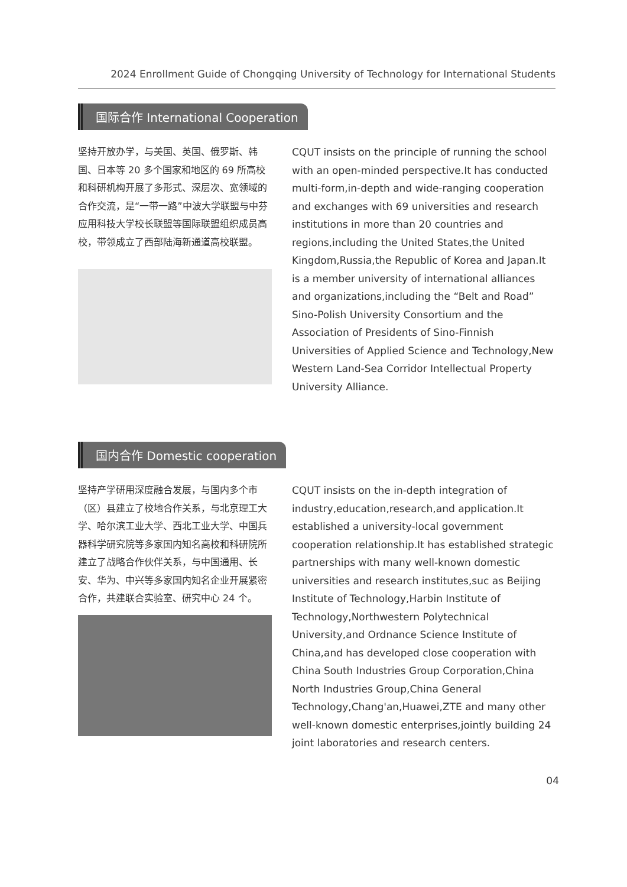2024 Enrollment Guide of Chongqing University of Technology for International Students
国际合作 International Cooperation
坚持开放办学，与美国、英国、俄罗斯、韩国、日本等 20 多个国家和地区的 69 所高校和科研机构开展了多形式、深层次、宽领域的合作交流，是“一带一路”中波大学联盟与中芬应用科技大学校长联盟等国际联盟组织成员高校，带领成立了西部陆海新通道高校联盟。
CQUT insists on the principle of running the school with an open-minded perspective.It has conducted multi-form,in-depth and wide-ranging cooperation and exchanges with 69 universities and research institutions in more than 20 countries and regions,including the United States,the United Kingdom,Russia,the Republic of Korea and Japan.It is a member university of international alliances and organizations,including the “Belt and Road” Sino-Polish University Consortium and the Association of Presidents of Sino-Finnish Universities of Applied Science and Technology,New Western Land-Sea Corridor Intellectual Property University Alliance.
国内合作 Domestic cooperation
坚持产学研用深度融合发展，与国内多个市（区）县建立了校地合作关系，与北京理工大学、哈尔滨工业大学、西北工业大学、中国兵器科学研究院等多家国内知名高校和科研院所建立了战略合作伙伴关系，与中国通用、长安、华为、中兴等多家国内知名企业开展紧密合作，共建联合实验室、研究中心 24 个。
CQUT insists on the in-depth integration of industry,education,research,and application.It established a university-local government cooperation relationship.It has established strategic partnerships with many well-known domestic universities and research institutes,suc as Beijing Institute of Technology,Harbin Institute of Technology,Northwestern Polytechnical University,and Ordnance Science Institute of China,and has developed close cooperation with China South Industries Group Corporation,China North Industries Group,China General Technology,Chang'an,Huawei,ZTE and many other well-known domestic enterprises,jointly building 24 joint laboratories and research centers.
04